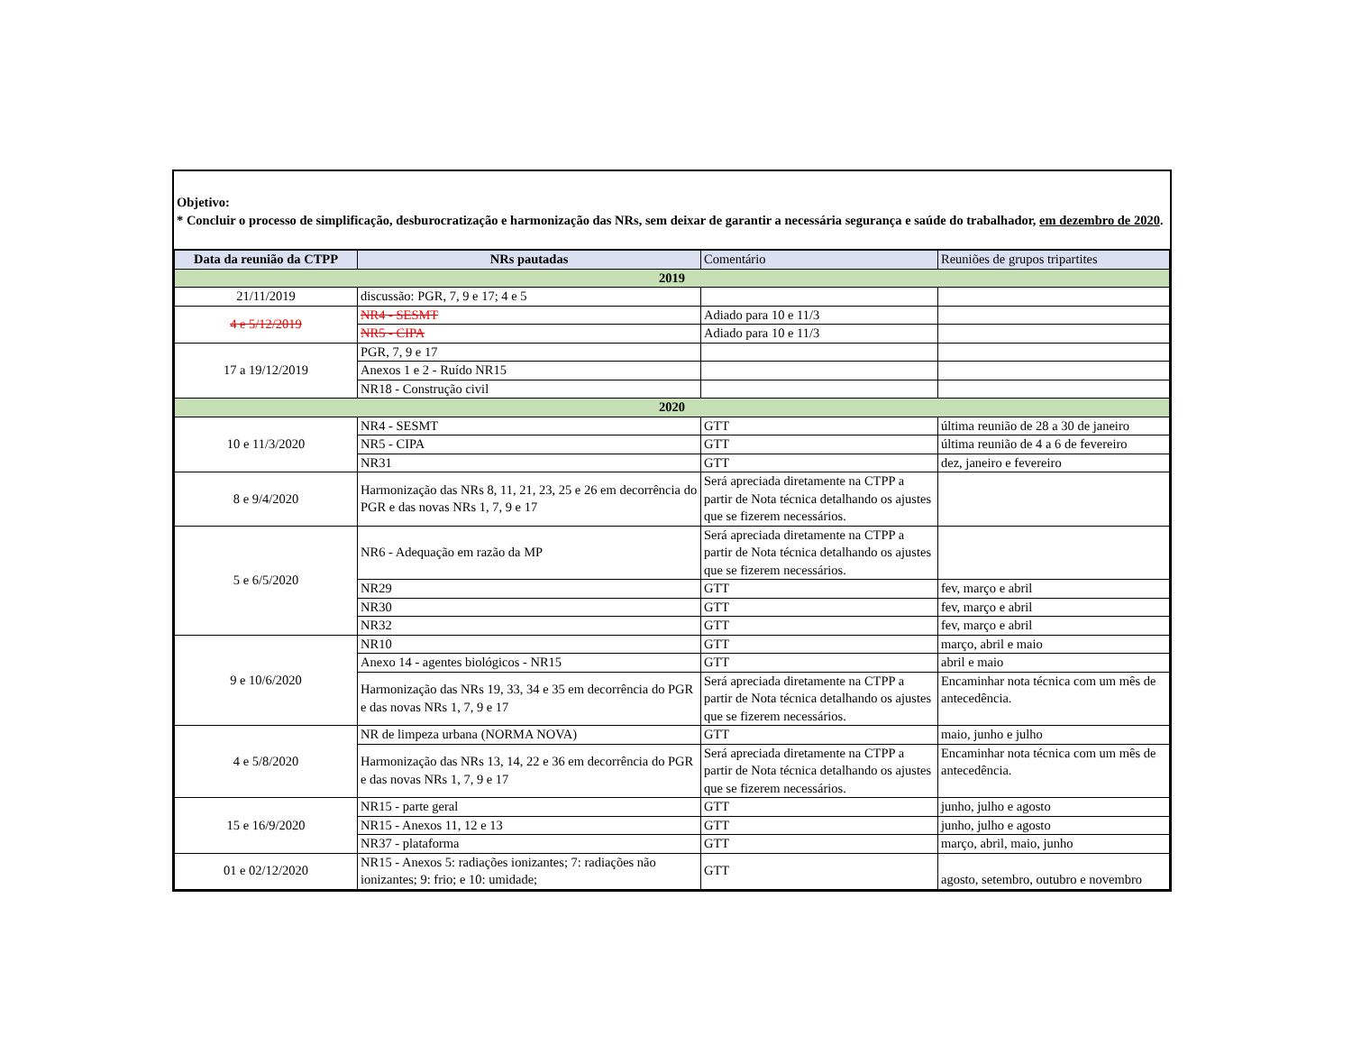Objetivo:
* Concluir o processo de simplificação, desburocratização e harmonização das NRs, sem deixar de garantir a necessária segurança e saúde do trabalhador, em dezembro de 2020.
| Data da reunião da CTPP | NRs pautadas | Comentário | Reuniões de grupos tripartites |
| --- | --- | --- | --- |
| 2019 | | | |
| 21/11/2019 | discussão: PGR, 7, 9 e 17; 4 e 5 | | |
| 4 e 5/12/2019 | NR4 - SESMT | Adiado para 10 e 11/3 | |
| | NR5 - CIPA | Adiado para 10 e 11/3 | |
| 17 a 19/12/2019 | PGR, 7, 9 e 17 | | |
| | Anexos 1 e 2 - Ruído NR15 | | |
| | NR18 - Construção civil | | |
| 2020 | | | |
| 10 e 11/3/2020 | NR4 - SESMT | GTT | última reunião de 28 a 30 de janeiro |
| | NR5 - CIPA | GTT | última reunião de 4 a 6 de fevereiro |
| | NR31 | GTT | dez, janeiro e fevereiro |
| 8 e 9/4/2020 | Harmonização das NRs 8, 11, 21, 23, 25 e 26 em decorrência do PGR e das novas NRs 1, 7, 9 e 17 | Será apreciada diretamente na CTPP a partir de Nota técnica detalhando os ajustes que se fizerem necessários. | |
| 5 e 6/5/2020 | NR6 - Adequação em razão da MP | Será apreciada diretamente na CTPP a partir de Nota técnica detalhando os ajustes que se fizerem necessários. | |
| | NR29 | GTT | fev, março e abril |
| | NR30 | GTT | fev, março e abril |
| | NR32 | GTT | fev, março e abril |
| 9 e 10/6/2020 | NR10 | GTT | março, abril e maio |
| | Anexo 14 - agentes biológicos - NR15 | GTT | abril e maio |
| | Harmonização das NRs 19, 33, 34 e 35 em decorrência do PGR e das novas NRs 1, 7, 9 e 17 | Será apreciada diretamente na CTPP a partir de Nota técnica detalhando os ajustes que se fizerem necessários. | Encaminhar nota técnica com um mês de antecedência. |
| 4 e 5/8/2020 | NR de limpeza urbana (NORMA NOVA) | GTT | maio, junho e julho |
| | Harmonização das NRs 13, 14, 22 e 36 em decorrência do PGR e das novas NRs 1, 7, 9 e 17 | Será apreciada diretamente na CTPP a partir de Nota técnica detalhando os ajustes que se fizerem necessários. | Encaminhar nota técnica com um mês de antecedência. |
| 15 e 16/9/2020 | NR15 - parte geral | GTT | junho, julho e agosto |
| | NR15 - Anexos 11, 12 e 13 | GTT | junho, julho e agosto |
| | NR37 - plataforma | GTT | março, abril, maio, junho |
| 01 e 02/12/2020 | NR15 - Anexos 5: radiações ionizantes; 7: radiações não ionizantes; 9: frio; e 10: umidade; | GTT | agosto, setembro, outubro e novembro |